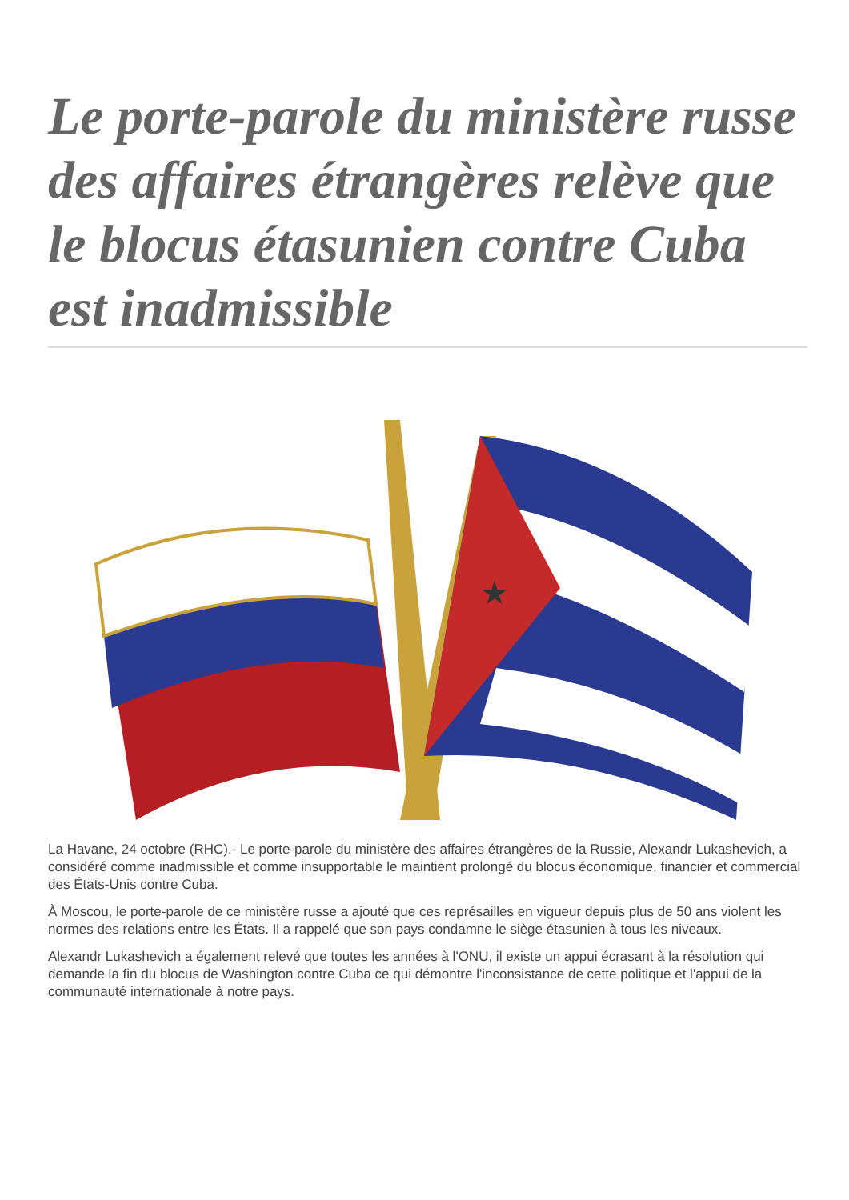Le porte-parole du ministère russe des affaires étrangères relève que le blocus étasunien contre Cuba est inadmissible
★
La Havane, 24 octobre (RHC).- Le porte-parole du ministère des affaires étrangères de la Russie, Alexandr Lukashevich, a considéré comme inadmissible et comme insupportable le maintient prolongé du blocus économique, financier et commercial des États-Unis contre Cuba.
À Moscou, le porte-parole de ce ministère russe a ajouté que ces représailles en vigueur depuis plus de 50 ans violent les normes des relations entre les États. Il a rappelé que son pays condamne le siège étasunien à tous les niveaux.
Alexandr Lukashevich a également relevé que toutes les années à l'ONU, il existe un appui écrasant à la résolution qui demande la fin du blocus de Washington contre Cuba ce qui démontre l'inconsistance de cette politique et l'appui de la communauté internationale à notre pays.